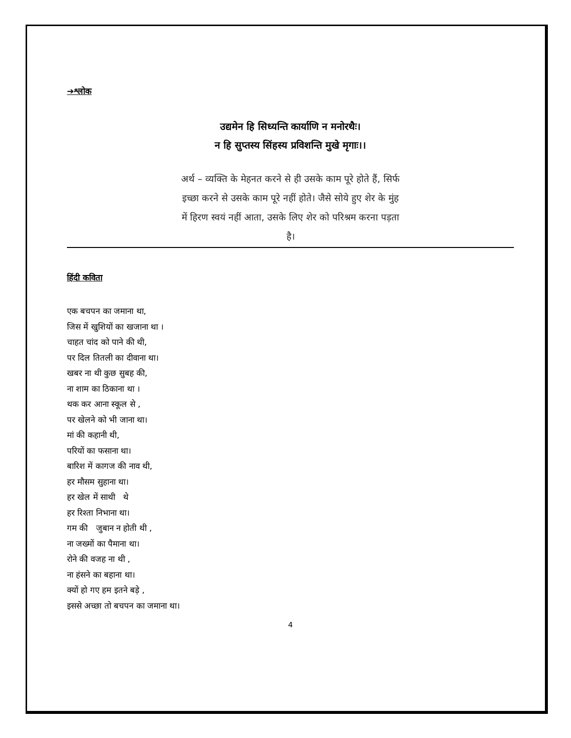➔श्लोक
उद्यमेन हि सिध्यन्ति कार्याणि न मनोरथैः।
न हि सुप्तस्य सिंहस्य प्रविशन्ति मुखे मृगाः।।
अर्थ – व्यक्ति के मेहनत करने से ही उसके काम पूरे होते हैं, सिर्फ
इच्छा करने से उसके काम पूरे नहीं होते। जैसे सोये हुए शेर के मुंह
में हिरण स्वयं नहीं आता, उसके लिए शेर को परिश्रम करना पड़ता
है।
हिंदी कविता
एक बचपन का जमाना था,
जिस में खुशियों का खजाना था ।
चाहत चांद को पाने की थी,
पर दिल तितली का दीवाना था।
खबर ना थी कुछ सुबह की,
ना शाम का ठिकाना था ।
थक कर आना स्कूल से ,
पर खेलने को भी जाना था।
मां की कहानी थी,
परियों का फसाना था।
बारिश में कागज की नाव थी,
हर मौसम सुहाना था।
हर खेल में साथी थे
हर रिश्ता निभाना था।
गम की जुबान न होती थी ,
ना जख्मों का पैमाना था।
रोने की वजह ना थी ,
ना हंसने का बहाना था।
क्यों हो गए हम इतने बड़े ,
इससे अच्छा तो बचपन का जमाना था।
4